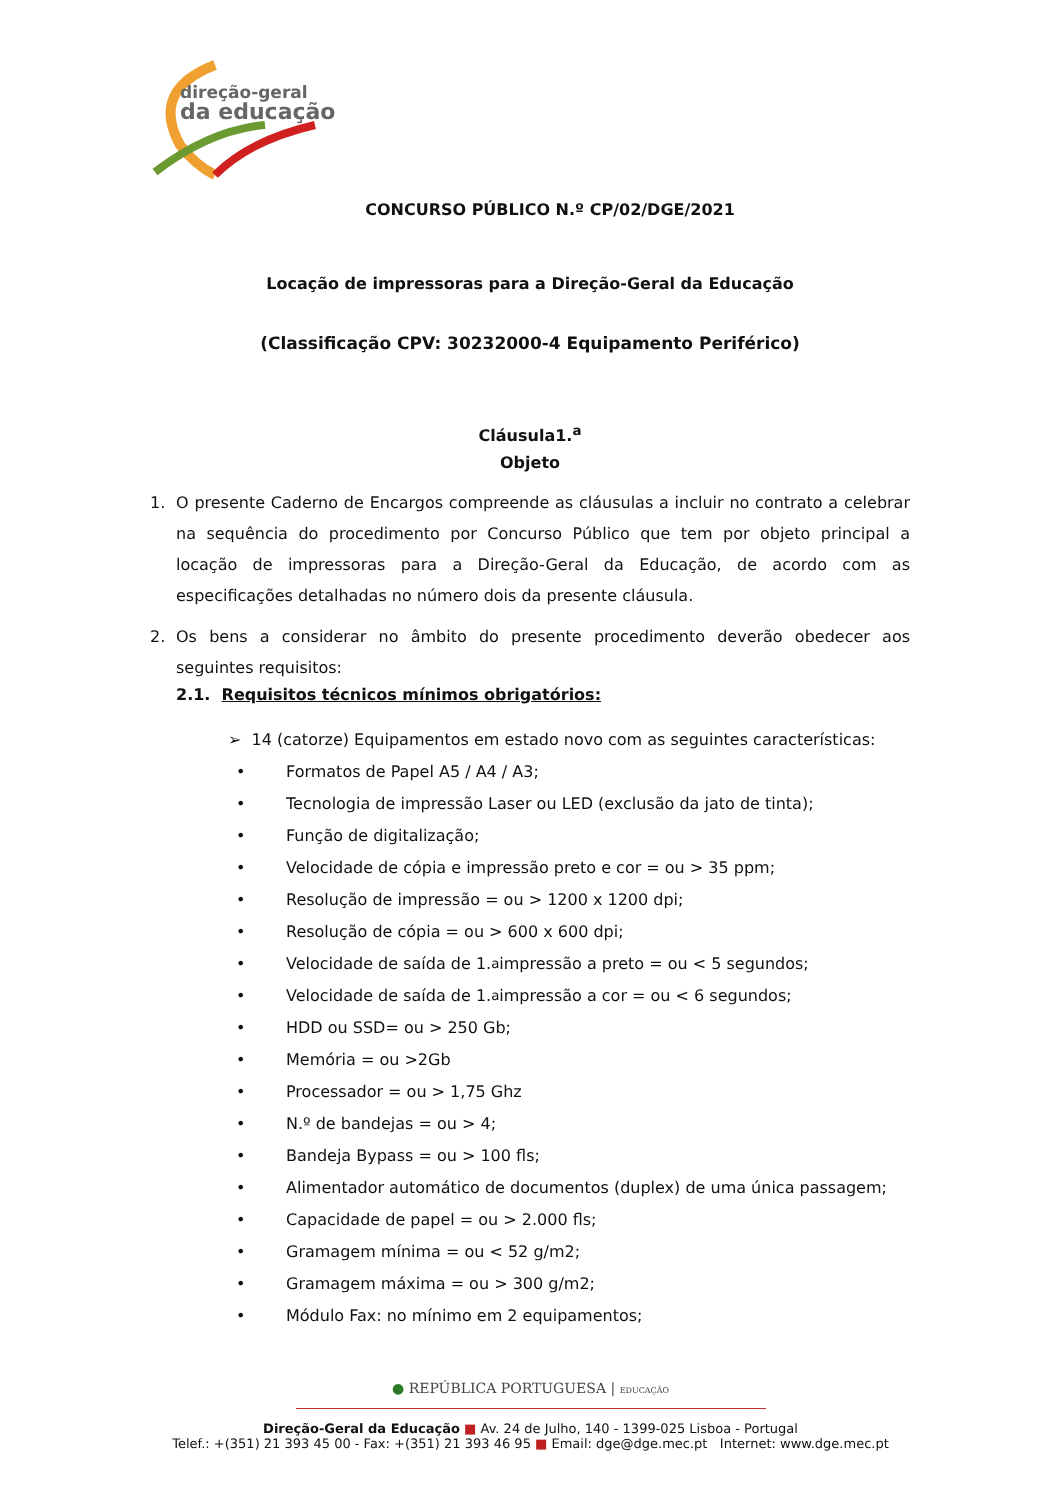direção-geral
da educação
CONCURSO PÚBLICO N.º CP/02/DGE/2021
Locação de impressoras para a Direção-Geral da Educação
(Classificação CPV: 30232000-4 Equipamento Periférico)
Cláusula1.<sup>a</sup>
Objeto
1. O presente Caderno de Encargos compreende as cláusulas a incluir no contrato a celebrar na sequência do procedimento por Concurso Público que tem por objeto principal a locação de impressoras para a Direção-Geral da Educação, de acordo com as especificações detalhadas no número dois da presente cláusula.
2. Os bens a considerar no âmbito do presente procedimento deverão obedecer aos seguintes requisitos:
2.1. Requisitos técnicos mínimos obrigatórios:
➢ 14 (catorze) Equipamentos em estado novo com as seguintes características:
• Formatos de Papel A5 / A4 / A3;
• Tecnologia de impressão Laser ou LED (exclusão da jato de tinta);
• Função de digitalização;
• Velocidade de cópia e impressão preto e cor = ou > 35 ppm;
• Resolução de impressão = ou > 1200 x 1200 dpi;
• Resolução de cópia = ou > 600 x 600 dpi;
• Velocidade de saída de 1.<sup>a</sup> impressão a preto = ou < 5 segundos;
• Velocidade de saída de 1.<sup>a</sup> impressão a cor = ou < 6 segundos;
• HDD ou SSD= ou > 250 Gb;
• Memória = ou >2Gb
• Processador = ou > 1,75 Ghz
• N.º de bandejas = ou > 4;
• Bandeja Bypass = ou > 100 fls;
• Alimentador automático de documentos (duplex) de uma única passagem;
• Capacidade de papel = ou > 2.000 fls;
• Gramagem mínima = ou < 52 g/m2;
• Gramagem máxima = ou > 300 g/m2;
• Módulo Fax: no mínimo em 2 equipamentos;
● REPÚBLICA PORTUGUESA | EDUCAÇÃO
Direção-Geral da Educação ■ Av. 24 de Julho, 140 - 1399-025 Lisboa - Portugal
Telef.: +(351) 21 393 45 00 - Fax: +(351) 21 393 46 95 ■ Email: dge@dge.mec.pt Internet: www.dge.mec.pt